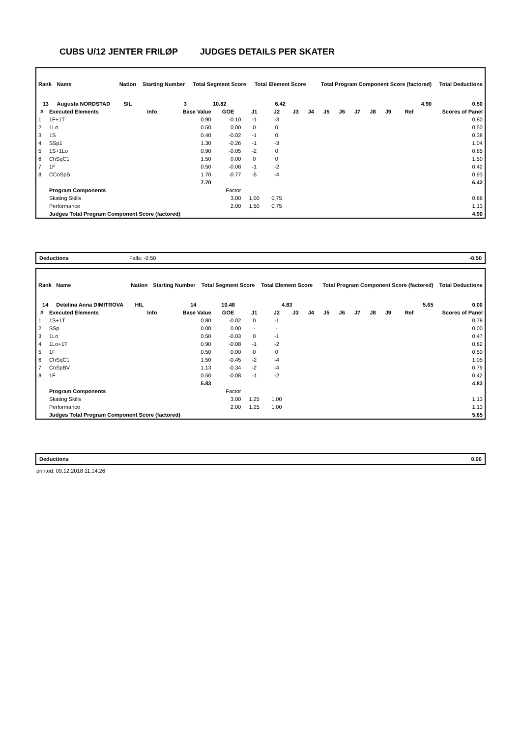CUBS U/12 JENTER FRILØP JUDGES DETAILS PER SKATER
| Rank | Name | Nation | Starting Number | Total Segment Score | Total Element Score | Total Program Component Score (factored) | Total Deductions |
| --- | --- | --- | --- | --- | --- | --- | --- |
| 13 | Augusta NORDSTAD | SIL | 3 | 10.82 | 6.42 | 4.90 | 0.50 |
| # | Executed Elements | Info | Base Value | GOE | J1 | J2 | J3 | J4 | J5 | J6 | J7 | J8 | J9 | Ref | Scores of Panel |
| --- | --- | --- | --- | --- | --- | --- | --- | --- | --- | --- | --- | --- | --- | --- | --- |
| 1 | 1F+1T | | 0.90 | -0.10 | -1 | -3 | | | | | | | | | 0.80 |
| 2 | 1Lo | | 0.50 | 0.00 | 0 | 0 | | | | | | | | | 0.50 |
| 3 | 1S | | 0.40 | -0.02 | -1 | 0 | | | | | | | | | 0.38 |
| 4 | SSp1 | | 1.30 | -0.26 | -1 | -3 | | | | | | | | | 1.04 |
| 5 | 1S+1Lo | | 0.90 | -0.05 | -2 | 0 | | | | | | | | | 0.85 |
| 6 | ChSqC1 | | 1.50 | 0.00 | 0 | 0 | | | | | | | | | 1.50 |
| 7 | 1F | | 0.50 | -0.08 | -1 | -2 | | | | | | | | | 0.42 |
| 8 | CCoSpB | | 1.70 | -0.77 | -5 | -4 | | | | | | | | | 0.93 |
| | | | 7.70 | | | | | | | | | | | | 6.42 |
| | Program Components | | | Factor | | | | | | | | | | | |
| | Skating Skills | | | 3.00 | 1,00 | 0,75 | | | | | | | | | 0.88 |
| | Performance | | | 2.00 | 1,50 | 0,75 | | | | | | | | | 1.13 |
| | Judges Total Program Component Score (factored) | | | | | | | | | | | | | | 4.90 |
Deductions Falls: -0.50 -0.50
| Rank | Name | Nation | Starting Number | Total Segment Score | Total Element Score | Total Program Component Score (factored) | Total Deductions |
| --- | --- | --- | --- | --- | --- | --- | --- |
| 14 | Detelina Anna DIMITROVA | HIL | 14 | 10.48 | 4.83 | 5.65 | 0.00 |
| # | Executed Elements | Info | Base Value | GOE | J1 | J2 | J3 | J4 | J5 | J6 | J7 | J8 | J9 | Ref | Scores of Panel |
| --- | --- | --- | --- | --- | --- | --- | --- | --- | --- | --- | --- | --- | --- | --- | --- |
| 1 | 1S+1T | | 0.80 | -0.02 | 0 | -1 | | | | | | | | | 0.78 |
| 2 | SSp | | 0.00 | 0.00 | - | - | | | | | | | | | 0.00 |
| 3 | 1Lo | | 0.50 | -0.03 | 0 | -1 | | | | | | | | | 0.47 |
| 4 | 1Lo+1T | | 0.90 | -0.08 | -1 | -2 | | | | | | | | | 0.82 |
| 5 | 1F | | 0.50 | 0.00 | 0 | 0 | | | | | | | | | 0.50 |
| 6 | ChSqC1 | | 1.50 | -0.45 | -2 | -4 | | | | | | | | | 1.05 |
| 7 | CoSpBV | | 1.13 | -0.34 | -2 | -4 | | | | | | | | | 0.79 |
| 8 | 1F | | 0.50 | -0.08 | -1 | -2 | | | | | | | | | 0.42 |
| | | | 5.83 | | | | | | | | | | | | 4.83 |
| | Program Components | | | Factor | | | | | | | | | | | |
| | Skating Skills | | | 3.00 | 1,25 | 1,00 | | | | | | | | | 1.13 |
| | Performance | | | 2.00 | 1,25 | 1,00 | | | | | | | | | 1.13 |
| | Judges Total Program Component Score (factored) | | | | | | | | | | | | | | 5.65 |
Deductions 0.00
printed: 09.12.2018 11.14.26